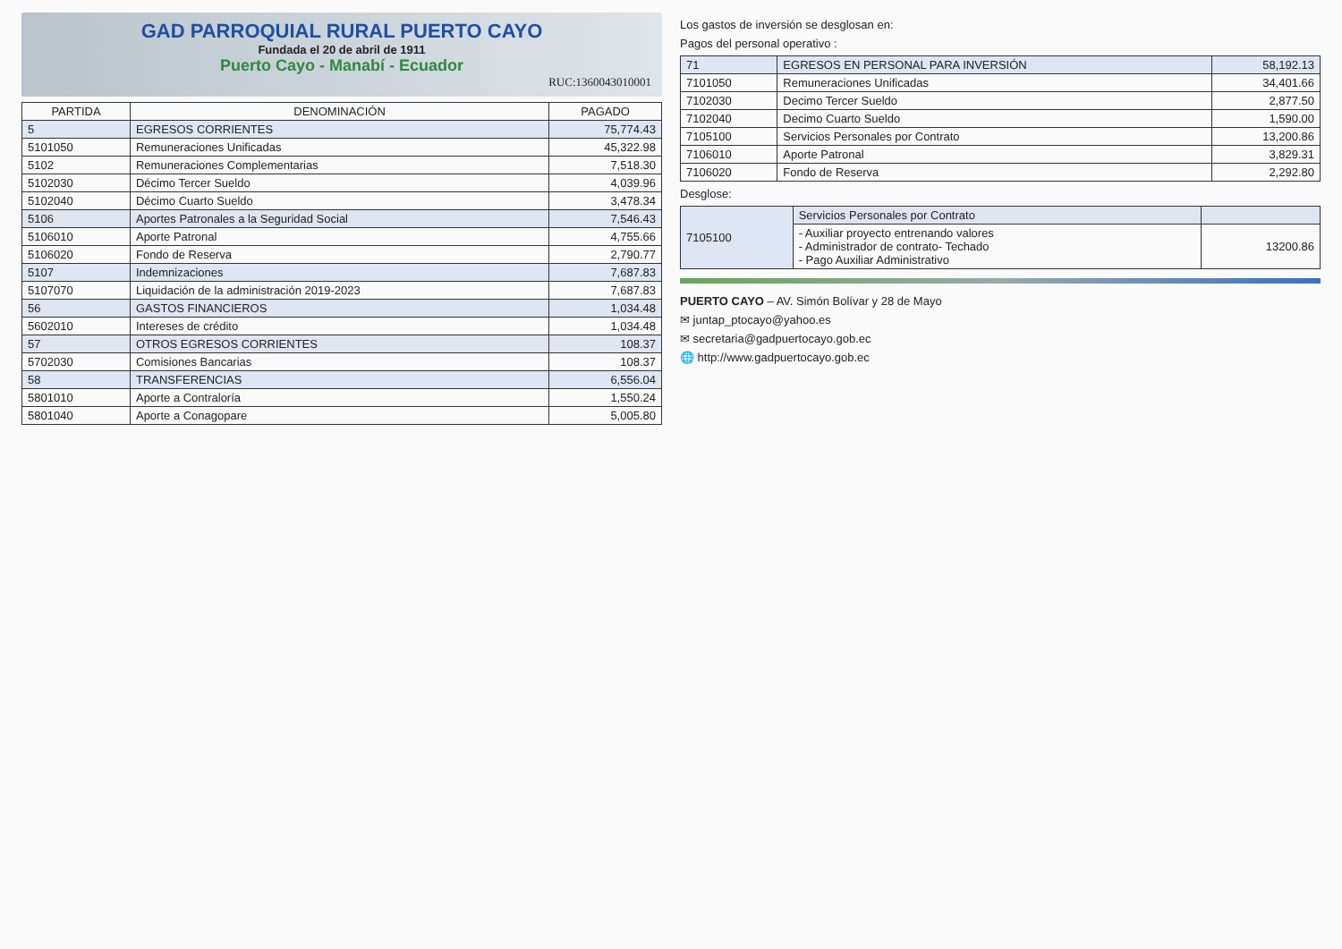GAD PARROQUIAL RURAL PUERTO CAYO
Fundada el 20 de abril de 1911
Puerto Cayo - Manabí - Ecuador
RUC:1360043010001
| PARTIDA | DENOMINACIÓN | PAGADO |
| --- | --- | --- |
| 5 | EGRESOS CORRIENTES | 75,774.43 |
| 5101050 | Remuneraciones Unificadas | 45,322.98 |
| 5102 | Remuneraciones Complementarias | 7,518.30 |
| 5102030 | Décimo Tercer Sueldo | 4,039.96 |
| 5102040 | Décimo Cuarto Sueldo | 3,478.34 |
| 5106 | Aportes Patronales a la Seguridad Social | 7,546.43 |
| 5106010 | Aporte Patronal | 4,755.66 |
| 5106020 | Fondo de Reserva | 2,790.77 |
| 5107 | Indemnizaciones | 7,687.83 |
| 5107070 | Liquidación de la administración 2019-2023 | 7,687.83 |
| 56 | GASTOS FINANCIEROS | 1,034.48 |
| 5602010 | Intereses de crédito | 1,034.48 |
| 57 | OTROS EGRESOS CORRIENTES | 108.37 |
| 5702030 | Comisiones Bancarias | 108.37 |
| 58 | TRANSFERENCIAS | 6,556.04 |
| 5801010 | Aporte a Contraloría | 1,550.24 |
| 5801040 | Aporte a Conagopare | 5,005.80 |
Los gastos de inversión se desglosan en:
Pagos del personal operativo :
| 71 | EGRESOS EN PERSONAL PARA INVERSIÓN | 58,192.13 |
| 7101050 | Remuneraciones Unificadas | 34,401.66 |
| 7102030 | Decimo Tercer Sueldo | 2,877.50 |
| 7102040 | Decimo Cuarto Sueldo | 1,590.00 |
| 7105100 | Servicios Personales por Contrato | 13,200.86 |
| 7106010 | Aporte Patronal | 3,829.31 |
| 7106020 | Fondo de Reserva | 2,292.80 |
Desglose:
| 7105100 | Servicios Personales por Contrato | |
| | - Auxiliar proyecto entrenando valores - Administrador de contrato- Techado - Pago Auxiliar Administrativo | 13200.86 |
PUERTO CAYO – AV. Simón Bolívar y 28 de Mayo
✉ juntap_ptocayo@yahoo.es
✉ secretaria@gadpuertocayo.gob.ec
🌐 http://www.gadpuertocayo.gob.ec